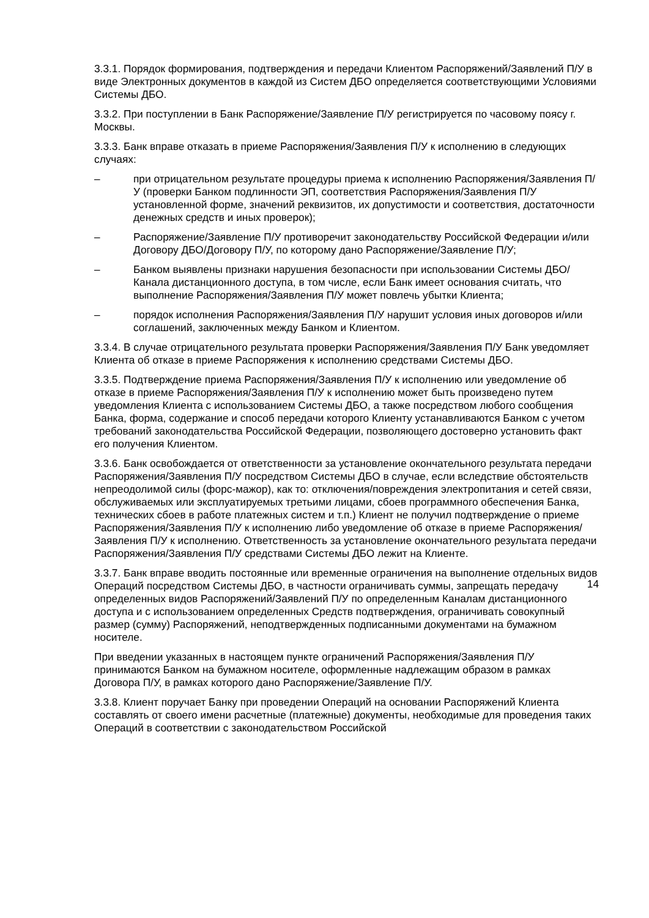3.3.1. Порядок формирования, подтверждения и передачи Клиентом Распоряжений/Заявлений П/У в виде Электронных документов в каждой из Систем ДБО определяется соответствующими Условиями Системы ДБО.
3.3.2. При поступлении в Банк Распоряжение/Заявление П/У регистрируется по часовому поясу г. Москвы.
3.3.3. Банк вправе отказать в приеме Распоряжения/Заявления П/У к исполнению в следующих случаях:
– при отрицательном результате процедуры приема к исполнению Распоряжения/Заявления П/У (проверки Банком подлинности ЭП, соответствия Распоряжения/Заявления П/У установленной форме, значений реквизитов, их допустимости и соответствия, достаточности денежных средств и иных проверок);
– Распоряжение/Заявление П/У противоречит законодательству Российской Федерации и/или Договору ДБО/Договору П/У, по которому дано Распоряжение/Заявление П/У;
– Банком выявлены признаки нарушения безопасности при использовании Системы ДБО/Канала дистанционного доступа, в том числе, если Банк имеет основания считать, что выполнение Распоряжения/Заявления П/У может повлечь убытки Клиента;
– порядок исполнения Распоряжения/Заявления П/У нарушит условия иных договоров и/или соглашений, заключенных между Банком и Клиентом.
3.3.4. В случае отрицательного результата проверки Распоряжения/Заявления П/У Банк уведомляет Клиента об отказе в приеме Распоряжения к исполнению средствами Системы ДБО.
3.3.5. Подтверждение приема Распоряжения/Заявления П/У к исполнению или уведомление об отказе в приеме Распоряжения/Заявления П/У к исполнению может быть произведено путем уведомления Клиента с использованием Системы ДБО, а также посредством любого сообщения Банка, форма, содержание и способ передачи которого Клиенту устанавливаются Банком с учетом требований законодательства Российской Федерации, позволяющего достоверно установить факт его получения Клиентом.
3.3.6. Банк освобождается от ответственности за установление окончательного результата передачи Распоряжения/Заявления П/У посредством Системы ДБО в случае, если вследствие обстоятельств непреодолимой силы (форс-мажор), как то: отключения/повреждения электропитания и сетей связи, обслуживаемых или эксплуатируемых третьими лицами, сбоев программного обеспечения Банка, технических сбоев в работе платежных систем и т.п.) Клиент не получил подтверждение о приеме Распоряжения/Заявления П/У к исполнению либо уведомление об отказе в приеме Распоряжения/Заявления П/У к исполнению. Ответственность за установление окончательного результата передачи Распоряжения/Заявления П/У средствами Системы ДБО лежит на Клиенте.
3.3.7. Банк вправе вводить постоянные или временные ограничения на выполнение отдельных видов Операций посредством Системы ДБО, в частности ограничивать суммы, запрещать передачу определенных видов Распоряжений/Заявлений П/У по определенным Каналам дистанционного доступа и с использованием определенных Средств подтверждения, ограничивать совокупный размер (сумму) Распоряжений, неподтвержденных подписанными документами на бумажном носителе.
При введении указанных в настоящем пункте ограничений Распоряжения/Заявления П/У принимаются Банком на бумажном носителе, оформленные надлежащим образом в рамках Договора П/У, в рамках которого дано Распоряжение/Заявление П/У.
3.3.8. Клиент поручает Банку при проведении Операций на основании Распоряжений Клиента составлять от своего имени расчетные (платежные) документы, необходимые для проведения таких Операций в соответствии с законодательством Российской
14